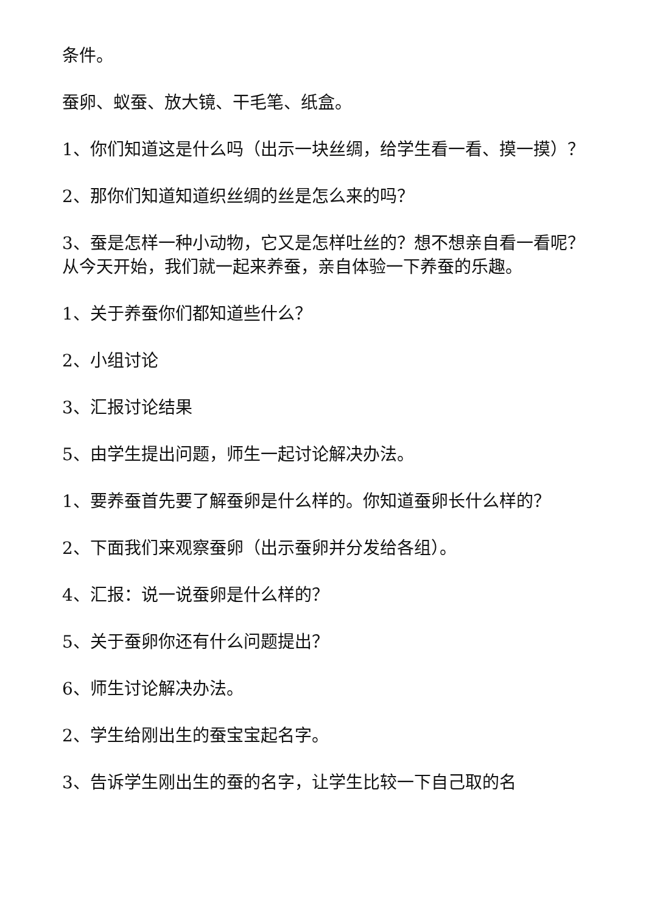条件。
蚕卵、蚁蚕、放大镜、干毛笔、纸盒。
1、你们知道这是什么吗（出示一块丝绸，给学生看一看、摸一摸）？
2、那你们知道知道织丝绸的丝是怎么来的吗？
3、蚕是怎样一种小动物，它又是怎样吐丝的？想不想亲自看一看呢？从今天开始，我们就一起来养蚕，亲自体验一下养蚕的乐趣。
1、关于养蚕你们都知道些什么？
2、小组讨论
3、汇报讨论结果
5、由学生提出问题，师生一起讨论解决办法。
1、要养蚕首先要了解蚕卵是什么样的。你知道蚕卵长什么样的？
2、下面我们来观察蚕卵（出示蚕卵并分发给各组）。
4、汇报：说一说蚕卵是什么样的？
5、关于蚕卵你还有什么问题提出？
6、师生讨论解决办法。
2、学生给刚出生的蚕宝宝起名字。
3、告诉学生刚出生的蚕的名字，让学生比较一下自己取的名